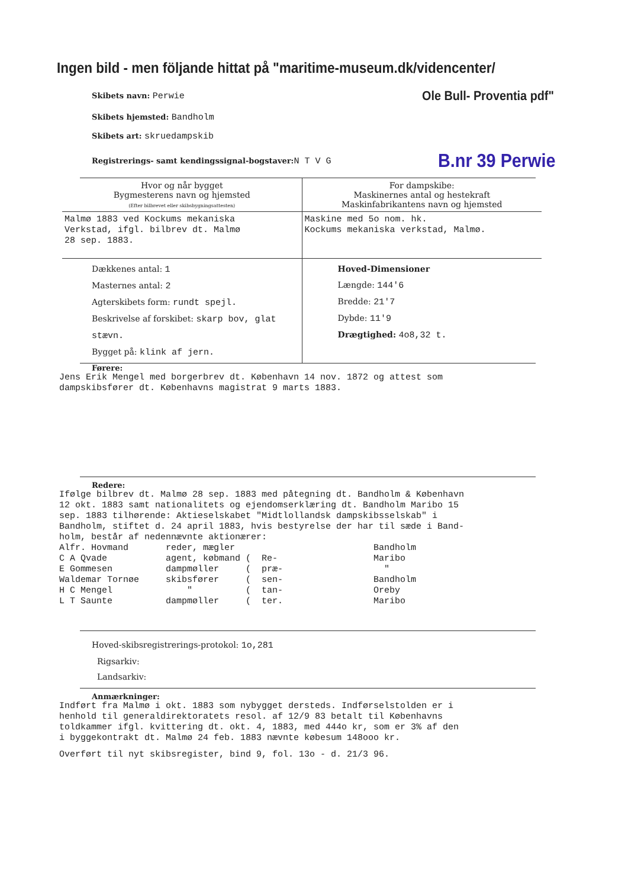Ingen bild - men följande hittat på "maritime-museum.dk/videncenter/
Skibets navn: Perwie
Ole Bull- Proventia pdf"
Skibets hjemsted: Bandholm
Skibets art: skruedampskib
Registrerings- samt kendingssignal-bogstaver: N T V G
B.nr 39 Perwie
| Hvor og når bygget Bygmesterens navn og hjemsted (Efter bilbrevet eller skibsbygningsattesten) | For dampskibe: Maskinernes antal og hestekraft Maskinfabrikantens navn og hjemsted |
| Malmø 1883 ved Kockums mekaniska Verkstad, ifgl. bilbrev dt. Malmø 28 sep. 1883. | Maskine med 5o nom. hk. Kockums mekaniska verkstad, Malmø. |
| Dækkenes antal: 1 Masternes antal: 2 Agterskibets form: rundt spejl. Beskrivelse af forskibet: skarp bov, glat stævn. Bygget på: klink af jern. | Hoved-Dimensioner Længde: 144'6 Bredde: 21'7 Dybde: 11'9 Drægtighed: 4o8,32 t. |
Førere:
Jens Erik Mengel med borgerbrev dt. København 14 nov. 1872 og attest som
dampskibsfører dt. Københavns magistrat 9 marts 1883.
Redere:
Ifølge bilbrev dt. Malmø 28 sep. 1883 med påtegning dt. Bandholm & København
12 okt. 1883 samt nationalitets og ejendomserklæring dt. Bandholm Maribo 15
sep. 1883 tilhørende: Aktieselskabet "Midtlollandsk dampskibsselskab" i
Bandholm, stiftet d. 24 april 1883, hvis bestyrelse der har til sæde i Band-
holm, består af nedennævnte aktionærer:
Alfr. Hovmand       reder, mægler                          Bandholm
C A Qvade           agent, købmand (  Re-                  Maribo
E Gommesen          dampmøller     (  præ-                   "
Waldemar Tornøe     skibsfører     (  sen-                 Bandholm
H C Mengel              "          (  tan-                 Oreby
L T Saunte          dampmøller     (  ter.                 Maribo
Hoved-skibsregistrerings-protokol: 1o,281
Rigsarkiv:
Landsarkiv:
Anmærkninger:
Indført fra Malmø i okt. 1883 som nybygget dersteds. Indførselstolden er i
henhold til generaldirektoratets resol. af 12/9 83 betalt til Københavns
toldkammer ifgl. kvittering dt. okt. 4, 1883, med 444o kr, som er 3% af den
i byggekontrakt dt. Malmø 24 feb. 1883 nævnte købesum 148ooo kr.
Overført til nyt skibsregister, bind 9, fol. 13o - d. 21/3 96.